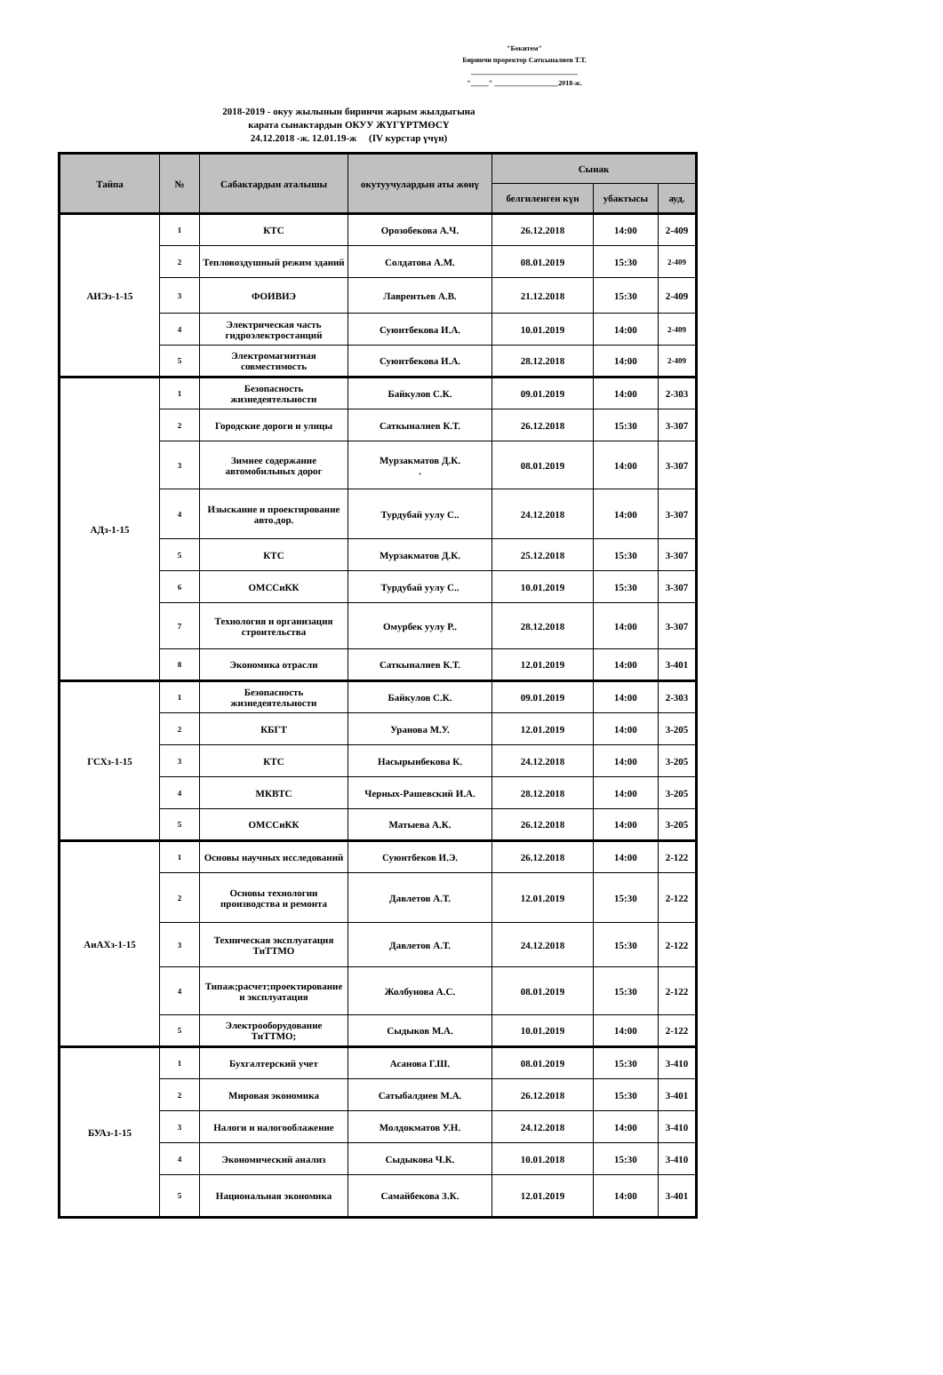"Бекитем"
Биринчи проректор Саткыналиев Т.Т.
______________________________
"_____" __________________2018-ж.
2018-2019 - окуу жылынын биринчи жарым жылдыгына
карата сынактардын ОКУУ ЖҮГҮРТМӨСҮ
24.12.2018 -ж. 12.01.19-ж (IV курстар үчүн)
| Тайпа | № | Сабактардын аталышы | окутуучулардын аты жөнү | Сынак | | |
| --- | --- | --- | --- | --- | --- | --- |
| | | | | белгиленген күн | убактысы | ауд. |
| АИЭз-1-15 | 1 | КТС | Орозобекова А.Ч. | 26.12.2018 | 14:00 | 2-409 |
| | 2 | Тепловоздушный режим зданий | Солдатова А.М. | 08.01.2019 | 15:30 | 2-409 |
| | 3 | ФОИВИЭ | Лаврентьев А.В. | 21.12.2018 | 15:30 | 2-409 |
| | 4 | Электрическая часть гидроэлектростанций | Суюнтбекова И.А. | 10.01.2019 | 14:00 | 2-409 |
| | 5 | Электромагнитная совместимость | Суюнтбекова И.А. | 28.12.2018 | 14:00 | 2-409 |
| АДз-1-15 | 1 | Безопасность жизнедеятельности | Байкулов С.К. | 09.01.2019 | 14:00 | 2-303 |
| | 2 | Городские дороги и улицы | Саткыналиев К.Т. | 26.12.2018 | 15:30 | 3-307 |
| | 3 | Зимнее содержание автомобильных дорог | Мурзакматов Д.К. . | 08.01.2019 | 14:00 | 3-307 |
| | 4 | Изыскание и проектирование авто.дор. | Турдубай уулу С.. | 24.12.2018 | 14:00 | 3-307 |
| | 5 | КТС | Мурзакматов Д.К. | 25.12.2018 | 15:30 | 3-307 |
| | 6 | ОМССиКК | Турдубай уулу С.. | 10.01.2019 | 15:30 | 3-307 |
| | 7 | Технология и организация строительства | Омурбек уулу Р.. | 28.12.2018 | 14:00 | 3-307 |
| | 8 | Экономика отрасли | Саткыналиев К.Т. | 12.01.2019 | 14:00 | 3-401 |
| ГСХз-1-15 | 1 | Безопасность жизнедеятельности | Байкулов С.К. | 09.01.2019 | 14:00 | 2-303 |
| | 2 | КБГТ | Уранова М.У. | 12.01.2019 | 14:00 | 3-205 |
| | 3 | КТС | Насырынбекова К. | 24.12.2018 | 14:00 | 3-205 |
| | 4 | МКВТС | Черных-Рашевский И.А. | 28.12.2018 | 14:00 | 3-205 |
| | 5 | ОМССиКК | Матыева А.К. | 26.12.2018 | 14:00 | 3-205 |
| АиАХз-1-15 | 1 | Основы научных исследований | Суюнтбеков И.Э. | 26.12.2018 | 14:00 | 2-122 |
| | 2 | Основы технологии производства и ремонта | Давлетов А.Т. | 12.01.2019 | 15:30 | 2-122 |
| | 3 | Техническая эксплуатация ТиТТМО | Давлетов А.Т. | 24.12.2018 | 15:30 | 2-122 |
| | 4 | Типаж;расчет;проектирование и эксплуатация | Жолбунова А.С. | 08.01.2019 | 15:30 | 2-122 |
| | 5 | Электрооборудование ТиТТМО; | Сыдыков М.А. | 10.01.2019 | 14:00 | 2-122 |
| БУАз-1-15 | 1 | Бухгалтерский учет | Асанова Г.Ш. | 08.01.2019 | 15:30 | 3-410 |
| | 2 | Мировая экономика | Сатыбалдиев М.А. | 26.12.2018 | 15:30 | 3-401 |
| | 3 | Налоги и налогооблажение | Молдокматов У.Н. | 24.12.2018 | 14:00 | 3-410 |
| | 4 | Экономический анализ | Сыдыкова Ч.К. | 10.01.2018 | 15:30 | 3-410 |
| | 5 | Национальная экономика | Самайбекова З.К. | 12.01.2019 | 14:00 | 3-401 |